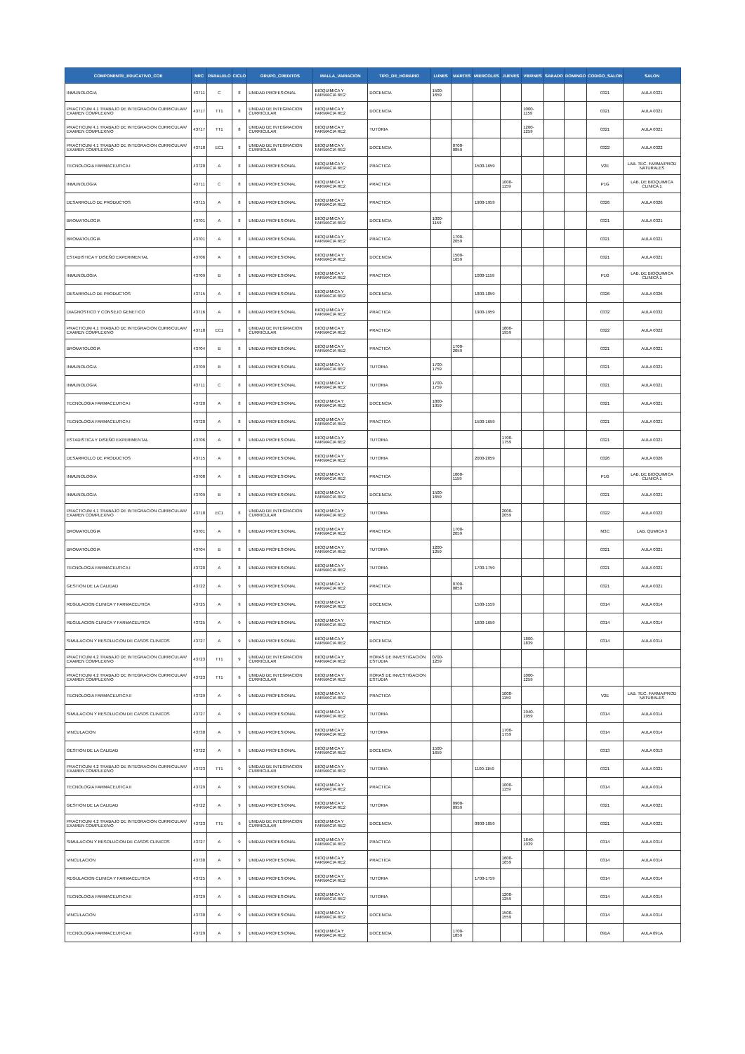| COMPONENTE_EDUCATIVO_COE | NRC | PARALELO | CICLO | GRUPO_CREDITOS | MALLA_VARIACION | TIPO_DE_HORARIO | LUNES | MARTES | MIERCOLES | JUEVES | VIERNES | SABADO | DOMINGO | CODIGO_SALON | SALON |
| --- | --- | --- | --- | --- | --- | --- | --- | --- | --- | --- | --- | --- | --- | --- | --- |
| INMUNOLOGIA | 43711 | C | 8 | UNIDAD PROFESIONAL | BIOQUIMICA Y FARMACIA RE2 | DOCENCIA | 1500-1659 | | | | | | | 0321 | AULA 0321 |
| PRACTICUM 4.1 TRABAJO DE INTEGRACION CURRICULAR/ EXAMEN COMPLEXIVO | 43717 | TT1 | 8 | UNIDAD DE INTEGRACION CURRICULAR | BIOQUIMICA Y FARMACIA RE2 | DOCENCIA | | | | | 1000-1159 | | | 0321 | AULA 0321 |
| PRACTICUM 4.1 TRABAJO DE INTEGRACION CURRICULAR/ EXAMEN COMPLEXIVO | 43717 | TT1 | 8 | UNIDAD DE INTEGRACION CURRICULAR | BIOQUIMICA Y FARMACIA RE2 | TUTORIA | | | | | 1200-1259 | | | 0321 | AULA 0321 |
| PRACTICUM 4.1 TRABAJO DE INTEGRACION CURRICULAR/ EXAMEN COMPLEXIVO | 43718 | EC1 | 8 | UNIDAD DE INTEGRACION CURRICULAR | BIOQUIMICA Y FARMACIA RE2 | DOCENCIA | | 0700-0859 | | | | | | 0322 | AULA 0322 |
| TECNOLOGIA FARMACEUTICA I | 43720 | A | 8 | UNIDAD PROFESIONAL | BIOQUIMICA Y FARMACIA RE2 | PRACTICA | | | 1500-1659 | | | | | V2E | LAB. TEC. FARMA/PROD NATURALES |
| INMUNOLOGIA | 43711 | C | 8 | UNIDAD PROFESIONAL | BIOQUIMICA Y FARMACIA RE2 | PRACTICA | | | | 1000-1159 | | | | P1G | LAB. DE BIOQUIMICA CLINICA 1 |
| DESARROLLO DE PRODUCTOS | 43715 | A | 8 | UNIDAD PROFESIONAL | BIOQUIMICA Y FARMACIA RE2 | PRACTICA | | | 1900-1959 | | | | | 0326 | AULA 0326 |
| BROMATOLOGIA | 43701 | A | 8 | UNIDAD PROFESIONAL | BIOQUIMICA Y FARMACIA RE2 | DOCENCIA | 1000-1159 | | | | | | | 0321 | AULA 0321 |
| BROMATOLOGIA | 43701 | A | 8 | UNIDAD PROFESIONAL | BIOQUIMICA Y FARMACIA RE2 | PRACTICA | | 1700-2059 | | | | | | 0321 | AULA 0321 |
| ESTADISTICA Y DISEÑO EXPERIMENTAL | 43706 | A | 8 | UNIDAD PROFESIONAL | BIOQUIMICA Y FARMACIA RE2 | DOCENCIA | | 1500-1659 | | | | | | 0321 | AULA 0321 |
| INMUNOLOGIA | 43709 | B | 8 | UNIDAD PROFESIONAL | BIOQUIMICA Y FARMACIA RE2 | PRACTICA | | | 1000-1159 | | | | | P1G | LAB. DE BIOQUIMICA CLINICA 1 |
| DESARROLLO DE PRODUCTOS | 43715 | A | 8 | UNIDAD PROFESIONAL | BIOQUIMICA Y FARMACIA RE2 | DOCENCIA | | | 1800-1859 | | | | | 0326 | AULA 0326 |
| DIAGNOSTICO Y CONSEJO GENETICO | 43716 | A | 8 | UNIDAD PROFESIONAL | BIOQUIMICA Y FARMACIA RE2 | PRACTICA | | | 1900-1959 | | | | | 0332 | AULA 0332 |
| PRACTICUM 4.1 TRABAJO DE INTEGRACION CURRICULAR/ EXAMEN COMPLEXIVO | 43718 | EC1 | 8 | UNIDAD DE INTEGRACION CURRICULAR | BIOQUIMICA Y FARMACIA RE2 | PRACTICA | | | | 1800-1959 | | | | 0322 | AULA 0322 |
| BROMATOLOGIA | 43704 | B | 8 | UNIDAD PROFESIONAL | BIOQUIMICA Y FARMACIA RE2 | PRACTICA | | 1700-2059 | | | | | | 0321 | AULA 0321 |
| INMUNOLOGIA | 43709 | B | 8 | UNIDAD PROFESIONAL | BIOQUIMICA Y FARMACIA RE2 | TUTORIA | 1700-1759 | | | | | | | 0321 | AULA 0321 |
| INMUNOLOGIA | 43711 | C | 8 | UNIDAD PROFESIONAL | BIOQUIMICA Y FARMACIA RE2 | TUTORIA | 1700-1759 | | | | | | | 0321 | AULA 0321 |
| TECNOLOGIA FARMACEUTICA I | 43720 | A | 8 | UNIDAD PROFESIONAL | BIOQUIMICA Y FARMACIA RE2 | DOCENCIA | 1800-1959 | | | | | | | 0321 | AULA 0321 |
| TECNOLOGIA FARMACEUTICA I | 43720 | A | 8 | UNIDAD PROFESIONAL | BIOQUIMICA Y FARMACIA RE2 | PRACTICA | | | 1500-1659 | | | | | 0321 | AULA 0321 |
| ESTADISTICA Y DISEÑO EXPERIMENTAL | 43706 | A | 8 | UNIDAD PROFESIONAL | BIOQUIMICA Y FARMACIA RE2 | TUTORIA | | | | 1700-1759 | | | | 0321 | AULA 0321 |
| DESARROLLO DE PRODUCTOS | 43715 | A | 8 | UNIDAD PROFESIONAL | BIOQUIMICA Y FARMACIA RE2 | TUTORIA | | | 2000-2059 | | | | | 0326 | AULA 0326 |
| INMUNOLOGIA | 43708 | A | 8 | UNIDAD PROFESIONAL | BIOQUIMICA Y FARMACIA RE2 | PRACTICA | | 1000-1159 | | | | | | P1G | LAB. DE BIOQUIMICA CLINICA 1 |
| INMUNOLOGIA | 43709 | B | 8 | UNIDAD PROFESIONAL | BIOQUIMICA Y FARMACIA RE2 | DOCENCIA | 1500-1659 | | | | | | | 0321 | AULA 0321 |
| PRACTICUM 4.1 TRABAJO DE INTEGRACION CURRICULAR/ EXAMEN COMPLEXIVO | 43718 | EC1 | 8 | UNIDAD DE INTEGRACION CURRICULAR | BIOQUIMICA Y FARMACIA RE2 | TUTORIA | | | | 2000-2059 | | | | 0322 | AULA 0322 |
| BROMATOLOGIA | 43701 | A | 8 | UNIDAD PROFESIONAL | BIOQUIMICA Y FARMACIA RE2 | PRACTICA | | 1700-2059 | | | | | | M3C | LAB. QUMICA 3 |
| BROMATOLOGIA | 43704 | B | 8 | UNIDAD PROFESIONAL | BIOQUIMICA Y FARMACIA RE2 | TUTORIA | 1200-1259 | | | | | | | 0321 | AULA 0321 |
| TECNOLOGIA FARMACEUTICA I | 43720 | A | 8 | UNIDAD PROFESIONAL | BIOQUIMICA Y FARMACIA RE2 | TUTORIA | | | 1700-1759 | | | | | 0321 | AULA 0321 |
| GESTION DE LA CALIDAD | 43722 | A | 9 | UNIDAD PROFESIONAL | BIOQUIMICA Y FARMACIA RE2 | PRACTICA | | 0700-0859 | | | | | | 0321 | AULA 0321 |
| REGULACION CLINICA Y FARMACEUTICA | 43725 | A | 9 | UNIDAD PROFESIONAL | BIOQUIMICA Y FARMACIA RE2 | DOCENCIA | | | 1500-1559 | | | | | 0314 | AULA 0314 |
| REGULACION CLINICA Y FARMACEUTICA | 43725 | A | 9 | UNIDAD PROFESIONAL | BIOQUIMICA Y FARMACIA RE2 | PRACTICA | | | 1600-1659 | | | | | 0314 | AULA 0314 |
| SIMULACION Y RESOLUCION DE CASOS CLINICOS | 43727 | A | 9 | UNIDAD PROFESIONAL | BIOQUIMICA Y FARMACIA RE2 | DOCENCIA | | | | | 1800-1839 | | | 0314 | AULA 0314 |
| PRACTICUM 4.2 TRABAJO DE INTEGRACION CURRICULAR/ EXAMEN COMPLEXIVO | 43723 | TT1 | 9 | UNIDAD DE INTEGRACION CURRICULAR | BIOQUIMICA Y FARMACIA RE2 | HORAS DE INVESTIGACION ESTUDIA | 0700-1259 | | | | | | | | |
| PRACTICUM 4.2 TRABAJO DE INTEGRACION CURRICULAR/ EXAMEN COMPLEXIVO | 43723 | TT1 | 9 | UNIDAD DE INTEGRACION CURRICULAR | BIOQUIMICA Y FARMACIA RE2 | HORAS DE INVESTIGACION ESTUDIA | | | | | 1000-1259 | | | | |
| TECNOLOGIA FARMACEUTICA II | 43729 | A | 9 | UNIDAD PROFESIONAL | BIOQUIMICA Y FARMACIA RE2 | PRACTICA | | | | 1000-1159 | | | | V2E | LAB. TEC. FARMA/PROD NATURALES |
| SIMULACION Y RESOLUCION DE CASOS CLINICOS | 43727 | A | 9 | UNIDAD PROFESIONAL | BIOQUIMICA Y FARMACIA RE2 | TUTORIA | | | | | 1940-1959 | | | 0314 | AULA 0314 |
| VINCULACION | 43730 | A | 9 | UNIDAD PROFESIONAL | BIOQUIMICA Y FARMACIA RE2 | TUTORIA | | | | 1700-1759 | | | | 0314 | AULA 0314 |
| GESTION DE LA CALIDAD | 43722 | A | 9 | UNIDAD PROFESIONAL | BIOQUIMICA Y FARMACIA RE2 | DOCENCIA | 1500-1659 | | | | | | | 0313 | AULA 0313 |
| PRACTICUM 4.2 TRABAJO DE INTEGRACION CURRICULAR/ EXAMEN COMPLEXIVO | 43723 | TT1 | 9 | UNIDAD DE INTEGRACION CURRICULAR | BIOQUIMICA Y FARMACIA RE2 | TUTORIA | | | 1100-1159 | | | | | 0321 | AULA 0321 |
| TECNOLOGIA FARMACEUTICA II | 43729 | A | 9 | UNIDAD PROFESIONAL | BIOQUIMICA Y FARMACIA RE2 | PRACTICA | | | | 1000-1159 | | | | 0314 | AULA 0314 |
| GESTION DE LA CALIDAD | 43722 | A | 9 | UNIDAD PROFESIONAL | BIOQUIMICA Y FARMACIA RE2 | TUTORIA | | 0900-0959 | | | | | | 0321 | AULA 0321 |
| PRACTICUM 4.2 TRABAJO DE INTEGRACION CURRICULAR/ EXAMEN COMPLEXIVO | 43723 | TT1 | 9 | UNIDAD DE INTEGRACION CURRICULAR | BIOQUIMICA Y FARMACIA RE2 | DOCENCIA | | | 0900-1059 | | | | | 0321 | AULA 0321 |
| SIMULACION Y RESOLUCION DE CASOS CLINICOS | 43727 | A | 9 | UNIDAD PROFESIONAL | BIOQUIMICA Y FARMACIA RE2 | PRACTICA | | | | | 1840-1939 | | | 0314 | AULA 0314 |
| VINCULACION | 43730 | A | 9 | UNIDAD PROFESIONAL | BIOQUIMICA Y FARMACIA RE2 | PRACTICA | | | | 1600-1659 | | | | 0314 | AULA 0314 |
| REGULACION CLINICA Y FARMACEUTICA | 43725 | A | 9 | UNIDAD PROFESIONAL | BIOQUIMICA Y FARMACIA RE2 | TUTORIA | | | 1700-1759 | | | | | 0314 | AULA 0314 |
| TECNOLOGIA FARMACEUTICA II | 43729 | A | 9 | UNIDAD PROFESIONAL | BIOQUIMICA Y FARMACIA RE2 | TUTORIA | | | | 1200-1259 | | | | 0314 | AULA 0314 |
| VINCULACION | 43730 | A | 9 | UNIDAD PROFESIONAL | BIOQUIMICA Y FARMACIA RE2 | DOCENCIA | | | | 1500-1559 | | | | 0314 | AULA 0314 |
| TECNOLOGIA FARMACEUTICA II | 43729 | A | 9 | UNIDAD PROFESIONAL | BIOQUIMICA Y FARMACIA RE2 | DOCENCIA | | 1700-1859 | | | | | | 091A | AULA 091A |